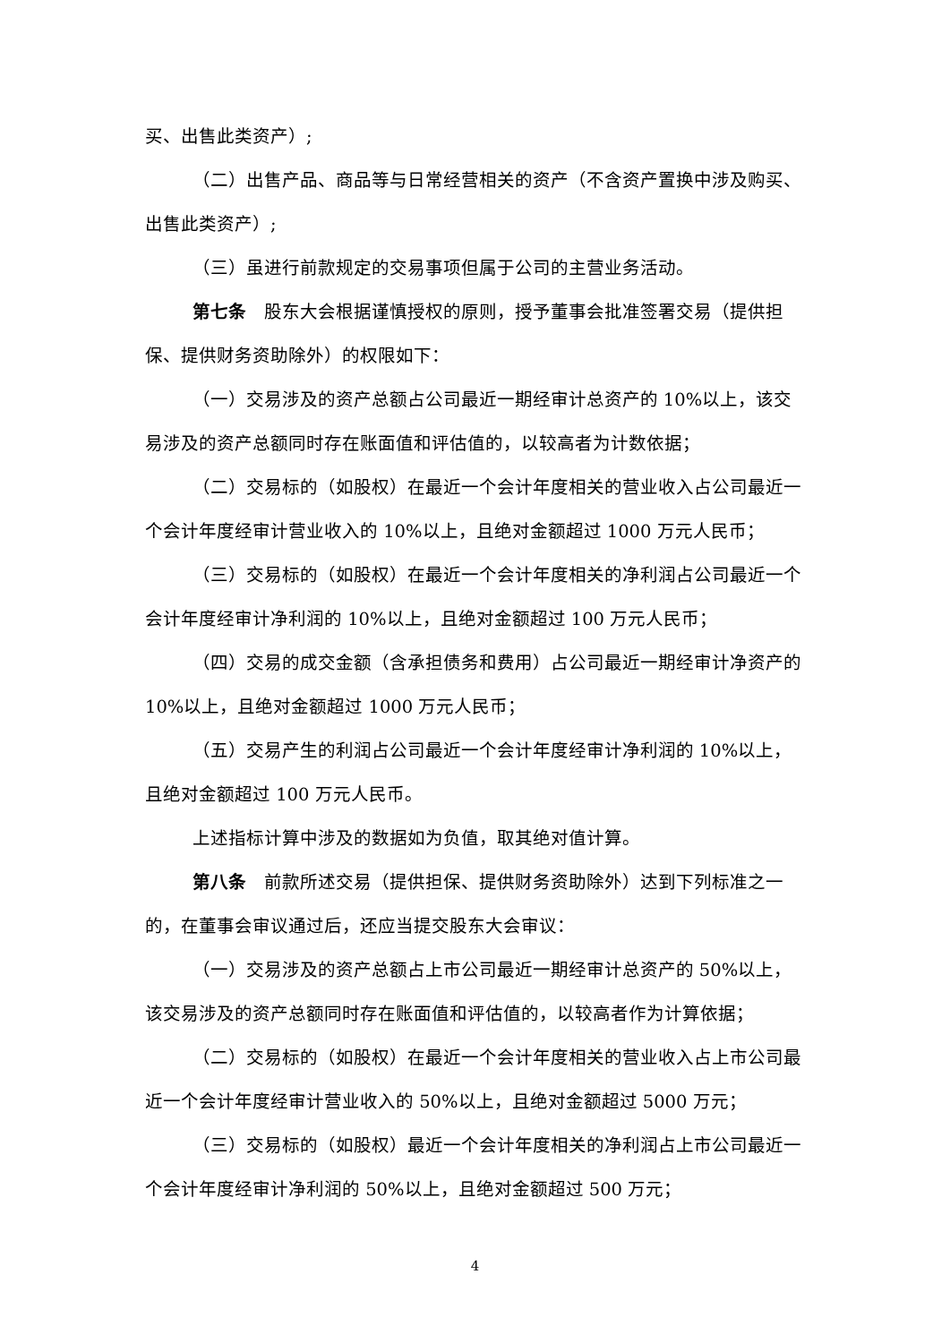买、出售此类资产）;
（二）出售产品、商品等与日常经营相关的资产（不含资产置换中涉及购买、出售此类资产）;
（三）虽进行前款规定的交易事项但属于公司的主营业务活动。
第七条　股东大会根据谨慎授权的原则，授予董事会批准签署交易（提供担保、提供财务资助除外）的权限如下：
（一）交易涉及的资产总额占公司最近一期经审计总资产的 10%以上，该交易涉及的资产总额同时存在账面值和评估值的，以较高者为计数依据；
（二）交易标的（如股权）在最近一个会计年度相关的营业收入占公司最近一个会计年度经审计营业收入的 10%以上，且绝对金额超过 1000 万元人民币；
（三）交易标的（如股权）在最近一个会计年度相关的净利润占公司最近一个会计年度经审计净利润的 10%以上，且绝对金额超过 100 万元人民币；
（四）交易的成交金额（含承担债务和费用）占公司最近一期经审计净资产的 10%以上，且绝对金额超过 1000 万元人民币；
（五）交易产生的利润占公司最近一个会计年度经审计净利润的 10%以上，且绝对金额超过 100 万元人民币。
上述指标计算中涉及的数据如为负值，取其绝对值计算。
第八条　前款所述交易（提供担保、提供财务资助除外）达到下列标准之一的，在董事会审议通过后，还应当提交股东大会审议：
（一）交易涉及的资产总额占上市公司最近一期经审计总资产的 50%以上，该交易涉及的资产总额同时存在账面值和评估值的，以较高者作为计算依据；
（二）交易标的（如股权）在最近一个会计年度相关的营业收入占上市公司最近一个会计年度经审计营业收入的 50%以上，且绝对金额超过 5000 万元；
（三）交易标的（如股权）最近一个会计年度相关的净利润占上市公司最近一个会计年度经审计净利润的 50%以上，且绝对金额超过 500 万元；
4